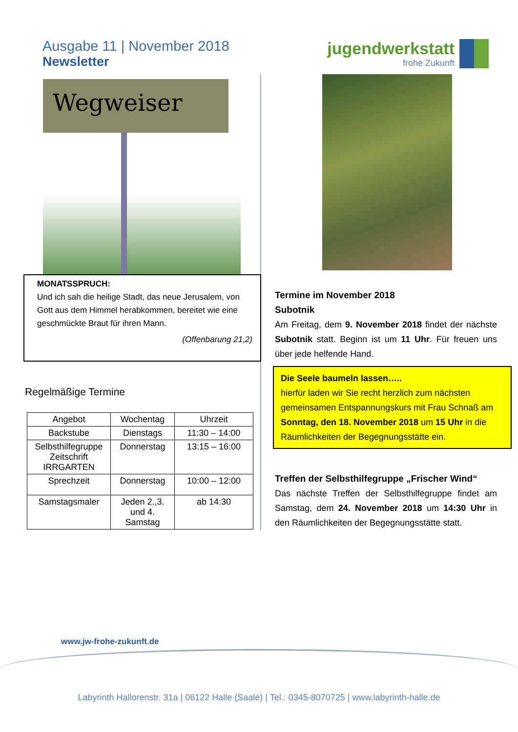Ausgabe 11 | November 2018
Newsletter
jugendwerkstatt
frohe Zukunft
Wegweiser
MONATSSPRUCH:
Und ich sah die heilige Stadt, das neue Jerusalem, von Gott aus dem Himmel herabkommen, bereitet wie eine geschmückte Braut für ihren Mann.
(Offenbarung 21,2)
Regelmäßige Termine
| Angebot | Wochentag | Uhrzeit |
| --- | --- | --- |
| Backstube | Dienstags | 11:30 – 14:00 |
| Selbsthilfegruppe Zeitschrift IRRGARTEN | Donnerstag | 13:15 – 16:00 |
| Sprechzeit | Donnerstag | 10:00 – 12:00 |
| Samstagsmaler | Jeden 2.,3. und 4. Samstag | ab 14:30 |
Termine im November 2018
Subotnik
Am Freitag, dem 9. November 2018 findet der nächste Subotnik statt. Beginn ist um 11 Uhr. Für freuen uns über jede helfende Hand.
Die Seele baumeln lassen…..
hierfür laden wir Sie recht herzlich zum nächsten gemeinsamen Entspannungskurs mit Frau Schnaß am Sonntag, den 18. November 2018 um 15 Uhr in die Räumlichkeiten der Begegnungsstätte ein.
Treffen der Selbsthilfegruppe „Frischer Wind“
Das nächste Treffen der Selbsthilfegruppe findet am Samstag, dem 24. November 2018 um 14:30 Uhr in den Räumlichkeiten der Begegnungsstätte statt.
www.jw-frohe-zukunft.de
Labyrinth Hallorenstr. 31a | 06122 Halle (Saale) | Tel.: 0345-8070725 | www.labyrinth-halle.de